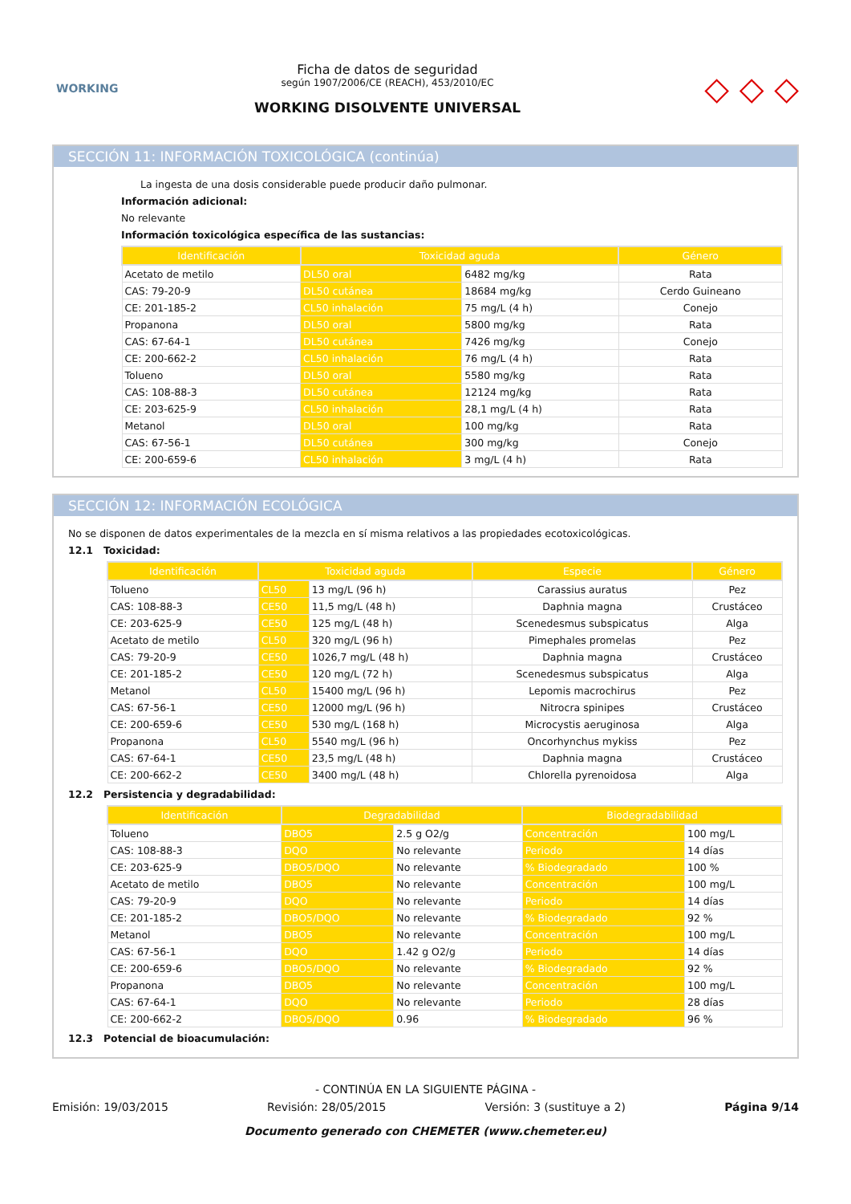WORKING
Ficha de datos de seguridad
según 1907/2006/CE (REACH), 453/2010/EC
WORKING DISOLVENTE UNIVERSAL
◇ ◇ ◇
SECCIÓN 11: INFORMACIÓN TOXICOLÓGICA (continúa)
La ingesta de una dosis considerable puede producir daño pulmonar.
Información adicional:
No relevante
Información toxicológica específica de las sustancias:
| Identificación | Toxicidad aguda | | Género |
| --- | --- | --- | --- |
| Acetato de metilo | DL50 oral | 6482 mg/kg | Rata |
| CAS: 79-20-9 | DL50 cutánea | 18684 mg/kg | Cerdo Guineano |
| CE: 201-185-2 | CL50 inhalación | 75 mg/L (4 h) | Conejo |
| Propanona | DL50 oral | 5800 mg/kg | Rata |
| CAS: 67-64-1 | DL50 cutánea | 7426 mg/kg | Conejo |
| CE: 200-662-2 | CL50 inhalación | 76 mg/L (4 h) | Rata |
| Tolueno | DL50 oral | 5580 mg/kg | Rata |
| CAS: 108-88-3 | DL50 cutánea | 12124 mg/kg | Rata |
| CE: 203-625-9 | CL50 inhalación | 28,1 mg/L (4 h) | Rata |
| Metanol | DL50 oral | 100 mg/kg | Rata |
| CAS: 67-56-1 | DL50 cutánea | 300 mg/kg | Conejo |
| CE: 200-659-6 | CL50 inhalación | 3 mg/L (4 h) | Rata |
SECCIÓN 12: INFORMACIÓN ECOLÓGICA
No se disponen de datos experimentales de la mezcla en sí misma relativos a las propiedades ecotoxicológicas.
12.1 Toxicidad:
| Identificación | Toxicidad aguda | | Especie | Género |
| --- | --- | --- | --- | --- |
| Tolueno | CL50 | 13 mg/L (96 h) | Carassius auratus | Pez |
| CAS: 108-88-3 | CE50 | 11,5 mg/L (48 h) | Daphnia magna | Crustáceo |
| CE: 203-625-9 | CE50 | 125 mg/L (48 h) | Scenedesmus subspicatus | Alga |
| Acetato de metilo | CL50 | 320 mg/L (96 h) | Pimephales promelas | Pez |
| CAS: 79-20-9 | CE50 | 1026,7 mg/L (48 h) | Daphnia magna | Crustáceo |
| CE: 201-185-2 | CE50 | 120 mg/L (72 h) | Scenedesmus subspicatus | Alga |
| Metanol | CL50 | 15400 mg/L (96 h) | Lepomis macrochirus | Pez |
| CAS: 67-56-1 | CE50 | 12000 mg/L (96 h) | Nitrocra spinipes | Crustáceo |
| CE: 200-659-6 | CE50 | 530 mg/L (168 h) | Microcystis aeruginosa | Alga |
| Propanona | CL50 | 5540 mg/L (96 h) | Oncorhynchus mykiss | Pez |
| CAS: 67-64-1 | CE50 | 23,5 mg/L (48 h) | Daphnia magna | Crustáceo |
| CE: 200-662-2 | CE50 | 3400 mg/L (48 h) | Chlorella pyrenoidosa | Alga |
12.2 Persistencia y degradabilidad:
| Identificación | Degradabilidad | | Biodegradabilidad | |
| --- | --- | --- | --- | --- |
| Tolueno | DBO5 | 2.5 g O2/g | Concentración | 100 mg/L |
| CAS: 108-88-3 | DQO | No relevante | Periodo | 14 días |
| CE: 203-625-9 | DBO5/DQO | No relevante | % Biodegradado | 100 % |
| Acetato de metilo | DBO5 | No relevante | Concentración | 100 mg/L |
| CAS: 79-20-9 | DQO | No relevante | Periodo | 14 días |
| CE: 201-185-2 | DBO5/DQO | No relevante | % Biodegradado | 92 % |
| Metanol | DBO5 | No relevante | Concentración | 100 mg/L |
| CAS: 67-56-1 | DQO | 1.42 g O2/g | Periodo | 14 días |
| CE: 200-659-6 | DBO5/DQO | No relevante | % Biodegradado | 92 % |
| Propanona | DBO5 | No relevante | Concentración | 100 mg/L |
| CAS: 67-64-1 | DQO | No relevante | Periodo | 28 días |
| CE: 200-662-2 | DBO5/DQO | 0.96 | % Biodegradado | 96 % |
12.3 Potencial de bioacumulación:
- CONTINÚA EN LA SIGUIENTE PÁGINA -
Emisión: 19/03/2015 Revisión: 28/05/2015 Versión: 3 (sustituye a 2) Página 9/14
Documento generado con CHEMETER (www.chemeter.eu)